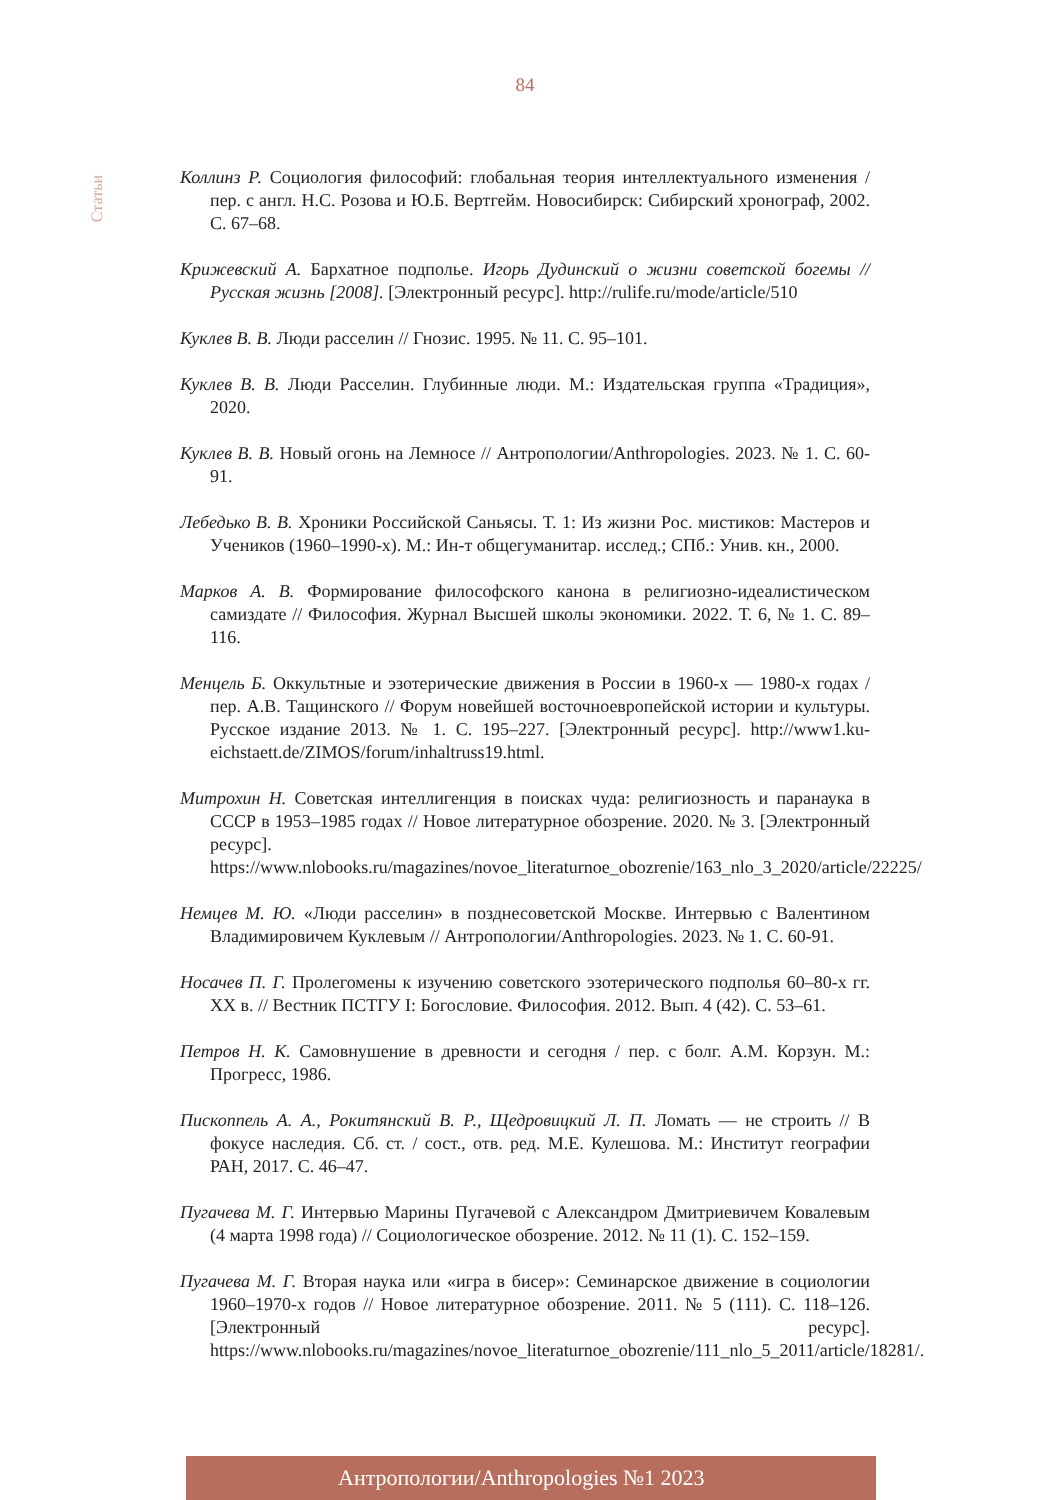84
Статьи
Коллинз Р. Социология философий: глобальная теория интеллектуального изменения / пер. с англ. Н.С. Розова и Ю.Б. Вертгейм. Новосибирск: Сибирский хронограф, 2002. С. 67–68.
Крижевский А. Бархатное подполье. Игорь Дудинский о жизни советской богемы // Русская жизнь [2008]. [Электронный ресурс]. http://rulife.ru/mode/article/510
Куклев В. В. Люди расселин // Гнозис. 1995. № 11. С. 95–101.
Куклев В. В. Люди Расселин. Глубинные люди. М.: Издательская группа «Традиция», 2020.
Куклев В. В. Новый огонь на Лемносе // Антропологии/Anthropologies. 2023. № 1. С. 60-91.
Лебедько В. В. Хроники Российской Саньясы. Т. 1: Из жизни Рос. мистиков: Мастеров и Учеников (1960–1990-х). М.: Ин-т общегуманитар. исслед.; СПб.: Унив. кн., 2000.
Марков А. В. Формирование философского канона в религиозно-идеалистическом самиздате // Философия. Журнал Высшей школы экономики. 2022. Т. 6, № 1. С. 89–116.
Менцель Б. Оккультные и эзотерические движения в России в 1960-х — 1980-х годах / пер. А.В. Тащинского // Форум новейшей восточноевропейской истории и культуры. Русское издание 2013. № 1. С. 195–227. [Электронный ресурс]. http://www1.ku-eichstaett.de/ZIMOS/forum/inhaltruss19.html.
Митрохин Н. Советская интеллигенция в поисках чуда: религиозность и паранаука в СССР в 1953–1985 годах // Новое литературное обозрение. 2020. № 3. [Электронный ресурс]. https://www.nlobooks.ru/magazines/novoe_literaturnoe_obozrenie/163_nlo_3_2020/article/22225/
Немцев М. Ю. «Люди расселин» в позднесоветской Москве. Интервью с Валентином Владимировичем Куклевым // Антропологии/Anthropologies. 2023. № 1. С. 60-91.
Носачев П. Г. Пролегомены к изучению советского эзотерического подполья 60–80-х гг. XX в. // Вестник ПСТГУ I: Богословие. Философия. 2012. Вып. 4 (42). С. 53–61.
Петров Н. К. Самовнушение в древности и сегодня / пер. с болг. А.М. Корзун. М.: Прогресс, 1986.
Пископпель А. А., Рокитянский В. Р., Щедровицкий Л. П. Ломать — не строить // В фокусе наследия. Сб. ст. / сост., отв. ред. М.Е. Кулешова. М.: Институт географии РАН, 2017. С. 46–47.
Пугачева М. Г. Интервью Марины Пугачевой с Александром Дмитриевичем Ковалевым (4 марта 1998 года) // Социологическое обозрение. 2012. № 11 (1). С. 152–159.
Пугачева М. Г. Вторая наука или «игра в бисер»: Семинарское движение в социологии 1960–1970-х годов // Новое литературное обозрение. 2011. № 5 (111). С. 118–126. [Электронный ресурс]. https://www.nlobooks.ru/magazines/novoe_literaturnoe_obozrenie/111_nlo_5_2011/article/18281/.
Антропологии/Anthropologies №1 2023